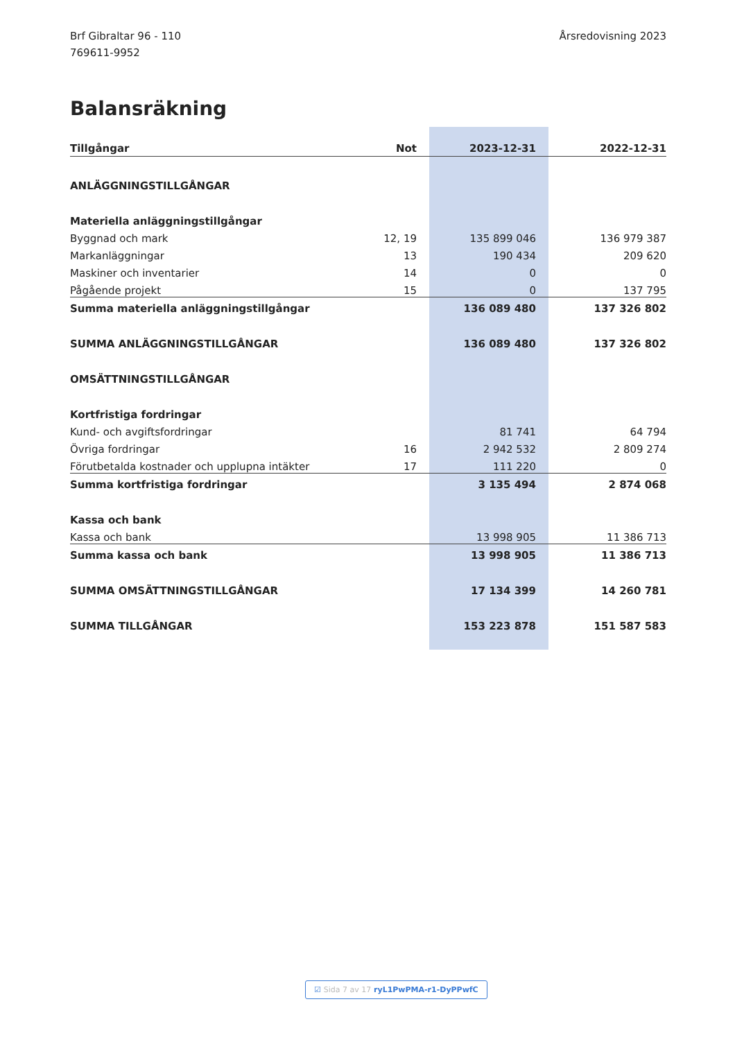Brf Gibraltar 96 - 110
769611-9952
Årsredovisning 2023
Balansräkning
| Tillgångar | Not | 2023-12-31 | 2022-12-31 |
| --- | --- | --- | --- |
| ANLÄGGNINGSTILLGÅNGAR | | | |
| Materiella anläggningstillgångar | | | |
| Byggnad och mark | 12, 19 | 135 899 046 | 136 979 387 |
| Markanläggningar | 13 | 190 434 | 209 620 |
| Maskiner och inventarier | 14 | 0 | 0 |
| Pågående projekt | 15 | 0 | 137 795 |
| Summa materiella anläggningstillgångar | | 136 089 480 | 137 326 802 |
| SUMMA ANLÄGGNINGSTILLGÅNGAR | | 136 089 480 | 137 326 802 |
| OMSÄTTNINGSTILLGÅNGAR | | | |
| Kortfristiga fordringar | | | |
| Kund- och avgiftsfordringar | | 81 741 | 64 794 |
| Övriga fordringar | 16 | 2 942 532 | 2 809 274 |
| Förutbetalda kostnader och upplupna intäkter | 17 | 111 220 | 0 |
| Summa kortfristiga fordringar | | 3 135 494 | 2 874 068 |
| Kassa och bank | | | |
| Kassa och bank | | 13 998 905 | 11 386 713 |
| Summa kassa och bank | | 13 998 905 | 11 386 713 |
| SUMMA OMSÄTTNINGSTILLGÅNGAR | | 17 134 399 | 14 260 781 |
| SUMMA TILLGÅNGAR | | 153 223 878 | 151 587 583 |
☑ Sida 7 av 17 ryL1PwPMA-r1-DyPPwfC